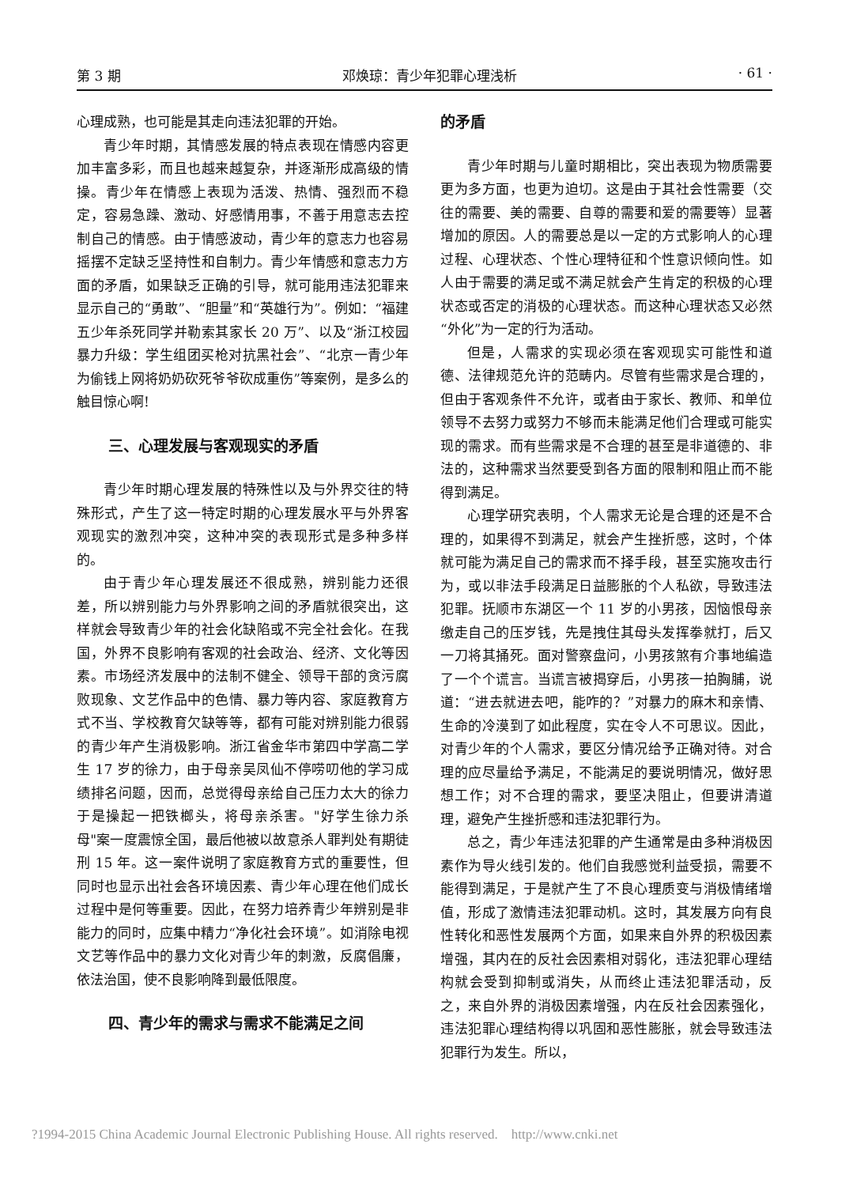第 3 期 邓焕琼：青少年犯罪心理浅析 · 61 ·
心理成熟，也可能是其走向违法犯罪的开始。
青少年时期，其情感发展的特点表现在情感内容更加丰富多彩，而且也越来越复杂，并逐渐形成高级的情操。青少年在情感上表现为活泼、热情、强烈而不稳定，容易急躁、激动、好感情用事，不善于用意志去控制自己的情感。由于情感波动，青少年的意志力也容易摇摆不定缺乏坚持性和自制力。青少年情感和意志力方面的矛盾，如果缺乏正确的引导，就可能用违法犯罪来显示自己的“勇敢”、“胆量”和“英雄行为”。例如：“福建五少年杀死同学并勒索其家长 20 万”、以及“浙江校园暴力升级：学生组团买枪对抗黑社会”、“北京一青少年为偷钱上网将奶奶砍死爷爷砍成重伤”等案例，是多么的触目惊心啊!
三、心理发展与客观现实的矛盾
青少年时期心理发展的特殊性以及与外界交往的特殊形式，产生了这一特定时期的心理发展水平与外界客观现实的激烈冲突，这种冲突的表现形式是多种多样的。
由于青少年心理发展还不很成熟，辨别能力还很差，所以辨别能力与外界影响之间的矛盾就很突出，这样就会导致青少年的社会化缺陷或不完全社会化。在我国，外界不良影响有客观的社会政治、经济、文化等因素。市场经济发展中的法制不健全、领导干部的贪污腐败现象、文艺作品中的色情、暴力等内容、家庭教育方式不当、学校教育欠缺等等，都有可能对辨别能力很弱的青少年产生消极影响。浙江省金华市第四中学高二学生 17 岁的徐力，由于母亲吴凤仙不停唠叨他的学习成绩排名问题，因而，总觉得母亲给自己压力太大的徐力于是操起一把铁榔头，将母亲杀害。"好学生徐力杀母"案一度震惊全国，最后他被以故意杀人罪判处有期徒刑 15 年。这一案件说明了家庭教育方式的重要性，但同时也显示出社会各环境因素、青少年心理在他们成长过程中是何等重要。因此，在努力培养青少年辨别是非能力的同时，应集中精力“净化社会环境”。如消除电视文艺等作品中的暴力文化对青少年的刺激，反腐倡廉，依法治国，使不良影响降到最低限度。
四、青少年的需求与需求不能满足之间
的矛盾
青少年时期与儿童时期相比，突出表现为物质需要更为多方面，也更为迫切。这是由于其社会性需要（交往的需要、美的需要、自尊的需要和爱的需要等）显著增加的原因。人的需要总是以一定的方式影响人的心理过程、心理状态、个性心理特征和个性意识倾向性。如人由于需要的满足或不满足就会产生肯定的积极的心理状态或否定的消极的心理状态。而这种心理状态又必然“外化”为一定的行为活动。
但是，人需求的实现必须在客观现实可能性和道德、法律规范允许的范畴内。尽管有些需求是合理的，但由于客观条件不允许，或者由于家长、教师、和单位领导不去努力或努力不够而未能满足他们合理或可能实现的需求。而有些需求是不合理的甚至是非道德的、非法的，这种需求当然要受到各方面的限制和阻止而不能得到满足。
心理学研究表明，个人需求无论是合理的还是不合理的，如果得不到满足，就会产生挫折感，这时，个体就可能为满足自己的需求而不择手段，甚至实施攻击行为，或以非法手段满足日益膨胀的个人私欲，导致违法犯罪。抚顺市东湖区一个 11 岁的小男孩，因恼恨母亲缴走自己的压岁钱，先是拽住其母头发挥拳就打，后又一刀将其捅死。面对警察盘问，小男孩煞有介事地编造了一个个谎言。当谎言被揭穿后，小男孩一拍胸脯，说道：“进去就进去吧，能咋的？”对暴力的麻木和亲情、生命的冷漠到了如此程度，实在令人不可思议。因此，对青少年的个人需求，要区分情况给予正确对待。对合理的应尽量给予满足，不能满足的要说明情况，做好思想工作；对不合理的需求，要坚决阻止，但要讲清道理，避免产生挫折感和违法犯罪行为。
总之，青少年违法犯罪的产生通常是由多种消极因素作为导火线引发的。他们自我感觉利益受损，需要不能得到满足，于是就产生了不良心理质变与消极情绪增值，形成了激情违法犯罪动机。这时，其发展方向有良性转化和恶性发展两个方面，如果来自外界的积极因素增强，其内在的反社会因素相对弱化，违法犯罪心理结构就会受到抑制或消失，从而终止违法犯罪活动，反之，来自外界的消极因素增强，内在反社会因素强化，违法犯罪心理结构得以巩固和恶性膨胀，就会导致违法犯罪行为发生。所以，
?1994-2015 China Academic Journal Electronic Publishing House. All rights reserved. http://www.cnki.net